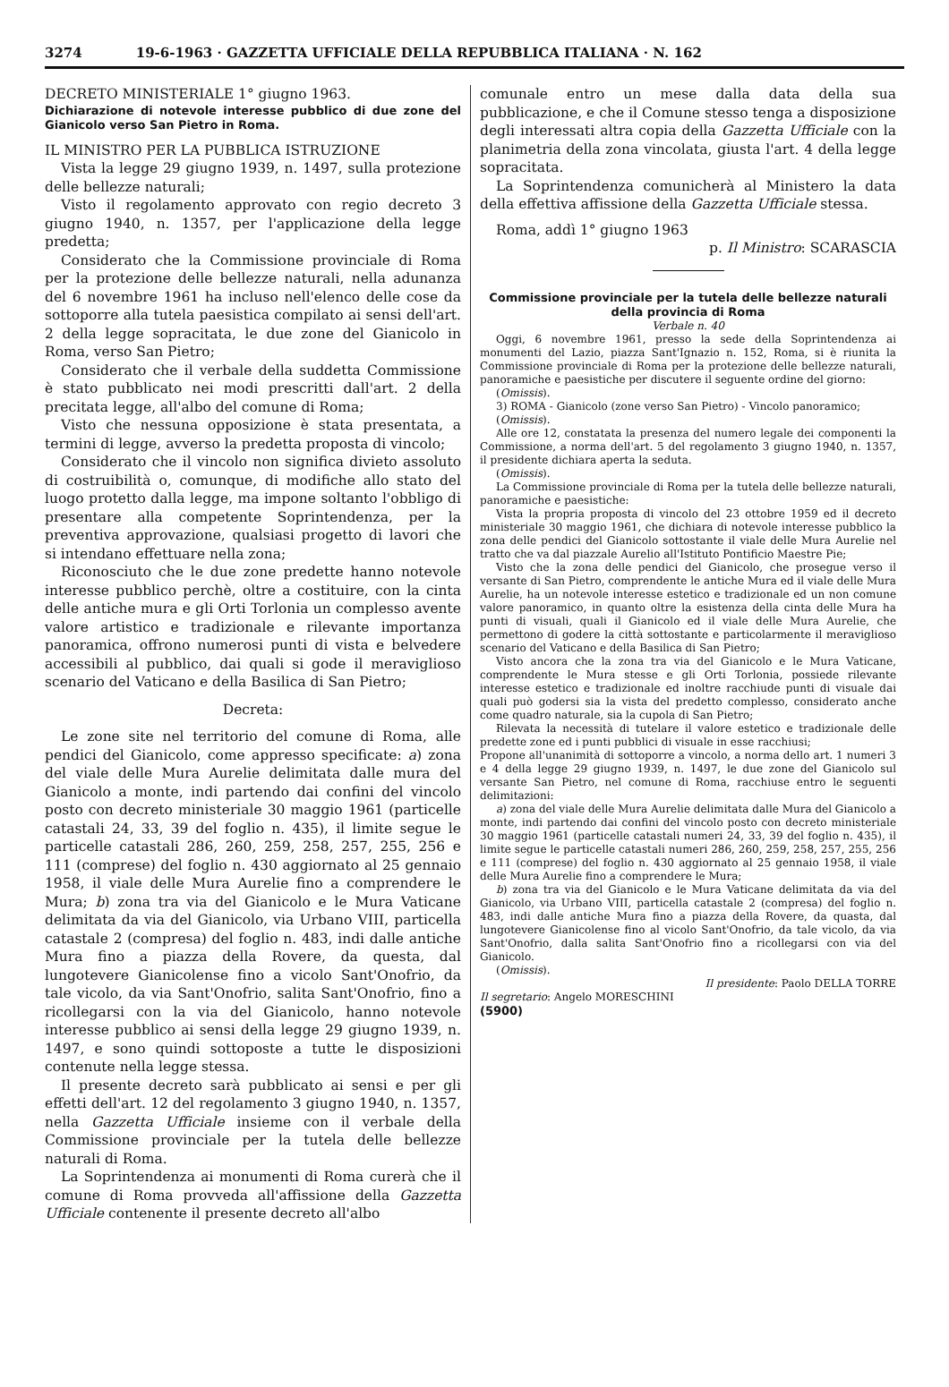3274 19-6-1963 · GAZZETTA UFFICIALE DELLA REPUBBLICA ITALIANA · N. 162
DECRETO MINISTERIALE 1° giugno 1963.
Dichiarazione di notevole interesse pubblico di due zone del Gianicolo verso San Pietro in Roma.
IL MINISTRO PER LA PUBBLICA ISTRUZIONE
Vista la legge 29 giugno 1939, n. 1497, sulla protezione delle bellezze naturali;
Visto il regolamento approvato con regio decreto 3 giugno 1940, n. 1357, per l'applicazione della legge predetta;
Considerato che la Commissione provinciale di Roma per la protezione delle bellezze naturali, nella adunanza del 6 novembre 1961 ha incluso nell'elenco delle cose da sottoporre alla tutela paesistica compilato ai sensi dell'art. 2 della legge sopracitata, le due zone del Gianicolo in Roma, verso San Pietro;
Considerato che il verbale della suddetta Commissione è stato pubblicato nei modi prescritti dall'art. 2 della precitata legge, all'albo del comune di Roma;
Visto che nessuna opposizione è stata presentata, a termini di legge, avverso la predetta proposta di vincolo;
Considerato che il vincolo non significa divieto assoluto di costruibilità o, comunque, di modifiche allo stato del luogo protetto dalla legge, ma impone soltanto l'obbligo di presentare alla competente Soprintendenza, per la preventiva approvazione, qualsiasi progetto di lavori che si intendano effettuare nella zona;
Riconosciuto che le due zone predette hanno notevole interesse pubblico perchè, oltre a costituire, con la cinta delle antiche mura e gli Orti Torlonia un complesso avente valore artistico e tradizionale e rilevante importanza panoramica, offrono numerosi punti di vista e belvedere accessibili al pubblico, dai quali si gode il meraviglioso scenario del Vaticano e della Basilica di San Pietro;
Decreta:
Le zone site nel territorio del comune di Roma, alle pendici del Gianicolo, come appresso specificate: a) zona del viale delle Mura Aurelie delimitata dalle mura del Gianicolo a monte, indi partendo dai confini del vincolo posto con decreto ministeriale 30 maggio 1961 (particelle catastali 24, 33, 39 del foglio n. 435), il limite segue le particelle catastali 286, 260, 259, 258, 257, 255, 256 e 111 (comprese) del foglio n. 430 aggiornato al 25 gennaio 1958, il viale delle Mura Aurelie fino a comprendere le Mura; b) zona tra via del Gianicolo e le Mura Vaticane delimitata da via del Gianicolo, via Urbano VIII, particella catastale 2 (compresa) del foglio n. 483, indi dalle antiche Mura fino a piazza della Rovere, da questa, dal lungotevere Gianicolense fino a vicolo Sant'Onofrio, da tale vicolo, da via Sant'Onofrio, salita Sant'Onofrio, fino a ricollegarsi con la via del Gianicolo, hanno notevole interesse pubblico ai sensi della legge 29 giugno 1939, n. 1497, e sono quindi sottoposte a tutte le disposizioni contenute nella legge stessa.
Il presente decreto sarà pubblicato ai sensi e per gli effetti dell'art. 12 del regolamento 3 giugno 1940, n. 1357, nella Gazzetta Ufficiale insieme con il verbale della Commissione provinciale per la tutela delle bellezze naturali di Roma.
La Soprintendenza ai monumenti di Roma curerà che il comune di Roma provveda all'affissione della Gazzetta Ufficiale contenente il presente decreto all'albo
comunale entro un mese dalla data della sua pubblicazione, e che il Comune stesso tenga a disposizione degli interessati altra copia della Gazzetta Ufficiale con la planimetria della zona vincolata, giusta l'art. 4 della legge sopracitata.
La Soprintendenza comunicherà al Ministero la data della effettiva affissione della Gazzetta Ufficiale stessa.
Roma, addì 1° giugno 1963
p. Il Ministro: SCARASCIA
Commissione provinciale per la tutela delle bellezze naturali della provincia di Roma
Verbale n. 40
Oggi, 6 novembre 1961, presso la sede della Soprintendenza ai monumenti del Lazio, piazza Sant'Ignazio n. 152, Roma, si è riunita la Commissione provinciale di Roma per la protezione delle bellezze naturali, panoramiche e paesistiche per discutere il seguente ordine del giorno:
(Omissis).
3) ROMA - Gianicolo (zone verso San Pietro) - Vincolo panoramico;
(Omissis).
Alle ore 12, constatata la presenza del numero legale dei componenti la Commissione, a norma dell'art. 5 del regolamento 3 giugno 1940, n. 1357, il presidente dichiara aperta la seduta.
(Omissis).
La Commissione provinciale di Roma per la tutela delle bellezze naturali, panoramiche e paesistiche:
Vista la propria proposta di vincolo del 23 ottobre 1959 ed il decreto ministeriale 30 maggio 1961, che dichiara di notevole interesse pubblico la zona delle pendici del Gianicolo sottostante il viale delle Mura Aurelie nel tratto che va dal piazzale Aurelio all'Istituto Pontificio Maestre Pie;
Visto che la zona delle pendici del Gianicolo, che prosegue verso il versante di San Pietro, comprendente le antiche Mura ed il viale delle Mura Aurelie, ha un notevole interesse estetico e tradizionale ed un non comune valore panoramico, in quanto oltre la esistenza della cinta delle Mura ha punti di visuali, quali il Gianicolo ed il viale delle Mura Aurelie, che permettono di godere la città sottostante e particolarmente il meraviglioso scenario del Vaticano e della Basilica di San Pietro;
Visto ancora che la zona tra via del Gianicolo e le Mura Vaticane, comprendente le Mura stesse e gli Orti Torlonia, possiede rilevante interesse estetico e tradizionale ed inoltre racchiude punti di visuale dai quali può godersi sia la vista del predetto complesso, considerato anche come quadro naturale, sia la cupola di San Pietro;
Rilevata la necessità di tutelare il valore estetico e tradizionale delle predette zone ed i punti pubblici di visuale in esse racchiusi;
Propone all'unanimità di sottoporre a vincolo, a norma dello art. 1 numeri 3 e 4 della legge 29 giugno 1939, n. 1497, le due zone del Gianicolo sul versante San Pietro, nel comune di Roma, racchiuse entro le seguenti delimitazioni:
a) zona del viale delle Mura Aurelie delimitata dalle Mura del Gianicolo a monte, indi partendo dai confini del vincolo posto con decreto ministeriale 30 maggio 1961 (particelle catastali numeri 24, 33, 39 del foglio n. 435), il limite segue le particelle catastali numeri 286, 260, 259, 258, 257, 255, 256 e 111 (comprese) del foglio n. 430 aggiornato al 25 gennaio 1958, il viale delle Mura Aurelie fino a comprendere le Mura;
b) zona tra via del Gianicolo e le Mura Vaticane delimitata da via del Gianicolo, via Urbano VIII, particella catastale 2 (compresa) del foglio n. 483, indi dalle antiche Mura fino a piazza della Rovere, da quasta, dal lungotevere Gianicolense fino al vicolo Sant'Onofrio, da tale vicolo, da via Sant'Onofrio, dalla salita Sant'Onofrio fino a ricollegarsi con via del Gianicolo.
(Omissis).
Il presidente: Paolo DELLA TORRE
Il segretario: Angelo MORESCHINI
(5900)